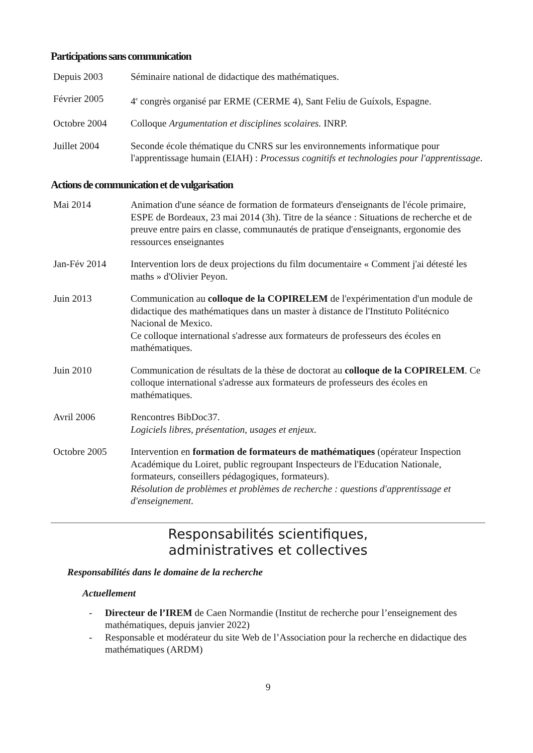Participations sans communication
Depuis 2003 Séminaire national de didactique des mathématiques.
Février 2005 4<sup>e</sup> congrès organisé par ERME (CERME 4), Sant Feliu de Guíxols, Espagne.
Octobre 2004 Colloque Argumentation et disciplines scolaires. INRP.
Juillet 2004 Seconde école thématique du CNRS sur les environnements informatique pour l'apprentissage humain (EIAH) : Processus cognitifs et technologies pour l'apprentissage.
Actions de communication et de vulgarisation
Mai 2014 Animation d'une séance de formation de formateurs d'enseignants de l'école primaire, ESPE de Bordeaux, 23 mai 2014 (3h). Titre de la séance : Situations de recherche et de preuve entre pairs en classe, communautés de pratique d'enseignants, ergonomie des ressources enseignantes
Jan-Fév 2014 Intervention lors de deux projections du film documentaire « Comment j'ai détesté les maths » d'Olivier Peyon.
Juin 2013 Communication au colloque de la COPIRELEM de l'expérimentation d'un module de didactique des mathématiques dans un master à distance de l'Instituto Politécnico Nacional de Mexico.
Ce colloque international s'adresse aux formateurs de professeurs des écoles en mathématiques.
Juin 2010 Communication de résultats de la thèse de doctorat au colloque de la COPIRELEM. Ce colloque international s'adresse aux formateurs de professeurs des écoles en mathématiques.
Avril 2006 Rencontres BibDoc37.
Logiciels libres, présentation, usages et enjeux.
Octobre 2005 Intervention en formation de formateurs de mathématiques (opérateur Inspection Académique du Loiret, public regroupant Inspecteurs de l'Education Nationale, formateurs, conseillers pédagogiques, formateurs).
Résolution de problèmes et problèmes de recherche : questions d'apprentissage et d'enseignement.
Responsabilités scientifiques,
administratives et collectives
Responsabilités dans le domaine de la recherche
Actuellement
- Directeur de l’IREM de Caen Normandie (Institut de recherche pour l’enseignement des mathématiques, depuis janvier 2022)
- Responsable et modérateur du site Web de l’Association pour la recherche en didactique des mathématiques (ARDM)
9